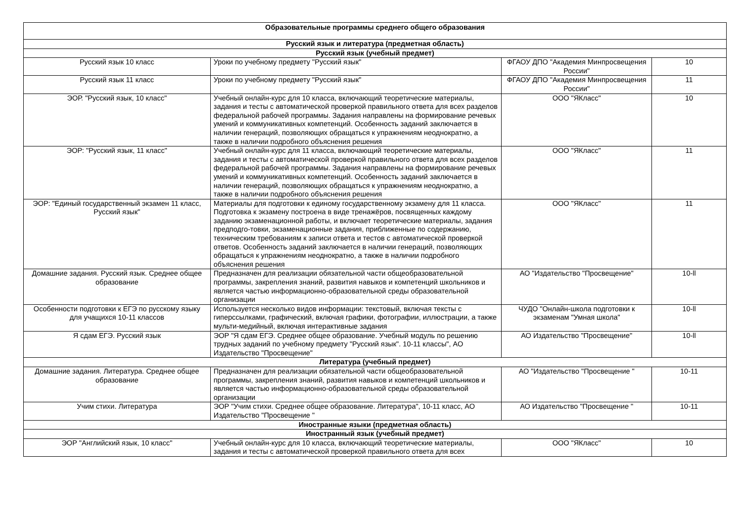| Образовательные программы среднего общего образования | | | |
| Русский язык и литература (предметная область) | | | |
| Русский язык (учебный предмет) | | | |
| Русский язык 10 класс | Уроки по учебному предмету "Русский язык" | ФГАОУ ДПО "Академия Минпросвещения России" | 10 |
| Русский язык 11 класс | Уроки по учебному предмету "Русский язык" | ФГАОУ ДПО "Академия Минпросвещения России" | 11 |
| ЭОР. "Русский язык, 10 класс" | Учебный онлайн-курс для 10 класса, включающий теоретические материалы, задания и тесты с автоматической проверкой правильного ответа для всех разделов федеральной рабочей программы. Задания направлены на формирование речевых умений и коммуникативных компетенций. Особенность заданий заключается в наличии генераций, позволяющих обращаться к упражнениям неоднократно, а также в наличии подробного объяснения решения | ООО "ЯКласс" | 10 |
| ЭОР: "Русский язык, 11 класс" | Учебный онлайн-курс для 11 класса, включающий теоретические материалы, задания и тесты с автоматической проверкой правильного ответа для всех разделов федеральной рабочей программы. Задания направлены на формирование речевых умений и коммуникативных компетенций. Особенность заданий заключается в наличии генераций, позволяющих обращаться к упражнениям неоднократно, а также в наличии подробного объяснения решения | ООО "ЯКласс" | 11 |
| ЭОР: "Единый государственный экзамен 11 класс, Русский язык" | Материалы для подготовки к единому государственному экзамену для 11 класса. Подготовка к экзамену построена в виде тренажёров, посвященных каждому заданию экзаменационной работы, и включает теоретические материалы, задания предподго-товки, экзаменационные задания, приближенные по содержанию, техническим требованиям к записи ответа и тестов с автоматической проверкой ответов. Особенность заданий заключается в наличии генераций, позволяющих обращаться к упражнениям неоднократно, а также в наличии подробного объяснения решения | ООО "ЯКласс" | 11 |
| Домашние задания. Русский язык. Среднее общее образование | Предназначен для реализации обязательной части общеобразовательной программы, закрепления знаний, развития навыков и компетенций школьников и является частью информационно-образовательной среды образовательной организации | АО "Издательство "Просвещение" | 10-ll |
| Особенности подготовки к ЕГЭ по русскому языку для учащихся 10-11 классов | Используется несколько видов информации: текстовый, включая тексты с гиперссылками, графический, включая графики, фотографии, иллюстрации, а также мульти-медийный, включая интерактивные задания | ЧУДО "Онлайн-школа подготовки к экзаменам "Умная школа" | 10-ll |
| Я сдам ЕГЭ. Русский язык | ЭОР "Я сдам ЕГЭ. Среднее общее образование. Учебный модуль по решению трудных заданий по учебному предмету "Русский язык". 10-11 классы", АО Издательство "Просвещение" | АО Издательство "Просвещение" | 10-ll |
| Литература (учебный предмет) | | | |
| Домашние задания. Литература. Среднее общее образование | Предназначен для реализации обязательной части общеобразовательной программы, закрепления знаний, развития навыков и компетенций школьников и является частью информационно-образовательной среды образовательной организации | АО "Издательство "Просвещение " | 10-11 |
| Учим стихи. Литература | ЭОР "Учим стихи. Среднее общее образование. Литература", 10-11 класс, АО Издательство "Просвещение " | АО Издательство "Просвещение " | 10-11 |
| Иностранные языки (предметная область) | | | |
| Иностранный язык (учебный предмет) | | | |
| ЭОР "Английский язык, 10 класс" | Учебный онлайн-курс для 10 класса, включающий теоретические материалы, задания и тесты с автоматической проверкой правильного ответа для всех | ООО "ЯКласс" | 10 |